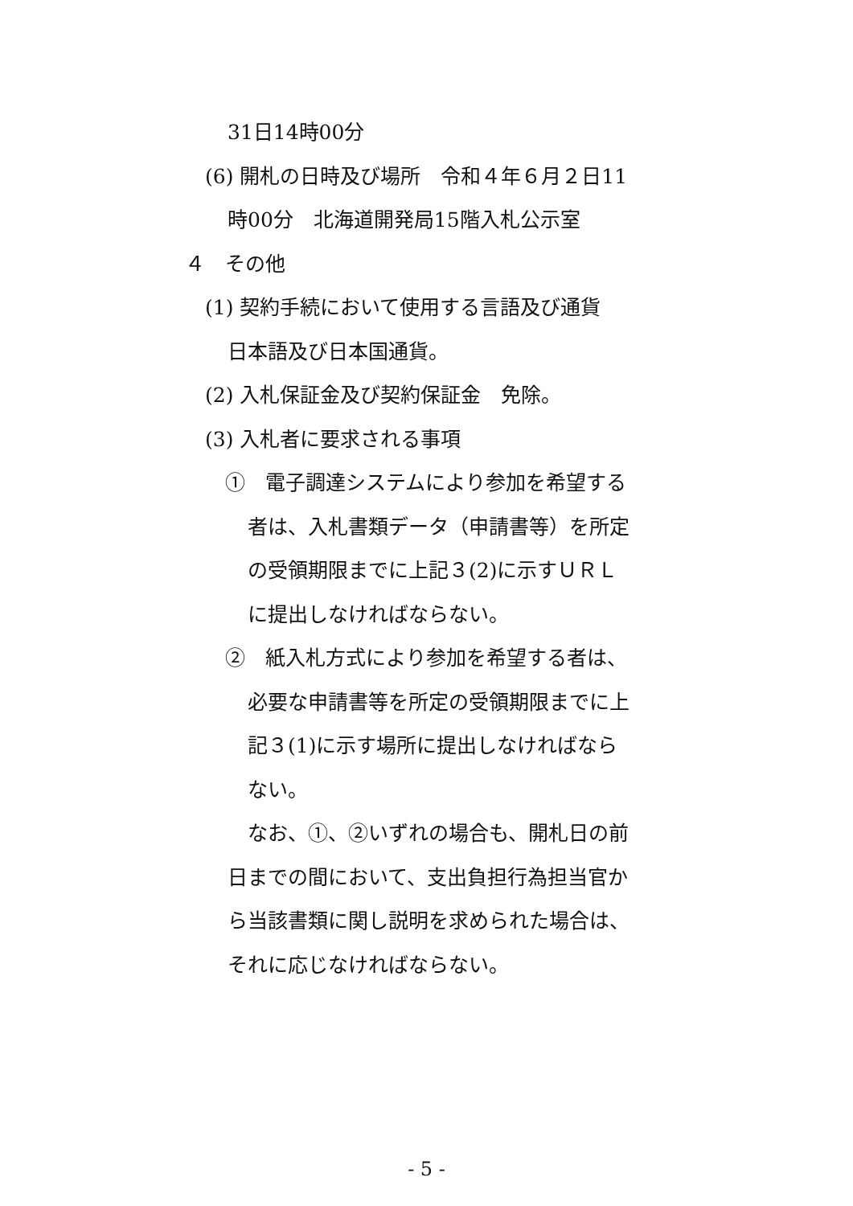31日14時00分
(6) 開札の日時及び場所　令和４年６月２日11
時00分　北海道開発局15階入札公示室
４　その他
(1) 契約手続において使用する言語及び通貨
日本語及び日本国通貨。
(2) 入札保証金及び契約保証金　免除。
(3) 入札者に要求される事項
①　電子調達システムにより参加を希望する
者は、入札書類データ（申請書等）を所定
の受領期限までに上記３(2)に示すＵＲＬ
に提出しなければならない。
②　紙入札方式により参加を希望する者は、
必要な申請書等を所定の受領期限までに上
記３(1)に示す場所に提出しなければなら
ない。
なお、①、②いずれの場合も、開札日の前
日までの間において、支出負担行為担当官か
ら当該書類に関し説明を求められた場合は、
それに応じなければならない。
- 5 -